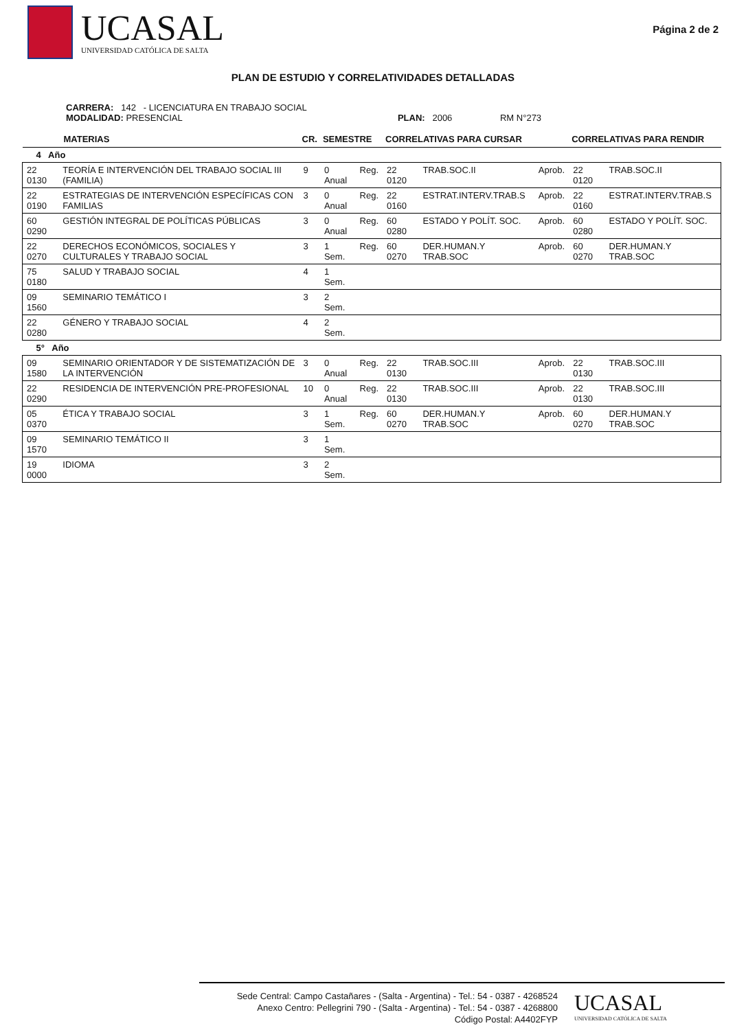UCASAL
UNIVERSIDAD CATÓLICA DE SALTA
Página 2 de 2
PLAN DE ESTUDIO Y CORRELATIVIDADES DETALLADAS
CARRERA: 142 - LICENCIATURA EN TRABAJO SOCIAL
MODALIDAD: PRESENCIAL PLAN: 2006 RM N°273
| MATERIAS | | CR. | SEMESTRE | | CORRELATIVAS PARA CURSAR | | | CORRELATIVAS PARA RENDIR | |
| --- | --- | --- | --- | --- | --- | --- | --- | --- | --- |
| 4 Año | | | | | | | | | |
| 22 0130 | TEORÍA E INTERVENCIÓN DEL TRABAJO SOCIAL III (FAMILIA) | 9 | 0 Anual | Reg. | 22 0120 | TRAB.SOC.II | Aprob. | 22 0120 | TRAB.SOC.II |
| 22 0190 | ESTRATEGIAS DE INTERVENCIÓN ESPECÍFICAS CON FAMILIAS | 3 | 0 Anual | Reg. | 22 0160 | ESTRAT.INTERV.TRAB.S | Aprob. | 22 0160 | ESTRAT.INTERV.TRAB.S |
| 60 0290 | GESTIÓN INTEGRAL DE POLÍTICAS PÚBLICAS | 3 | 0 Anual | Reg. | 60 0280 | ESTADO Y POLÍT. SOC. | Aprob. | 60 0280 | ESTADO Y POLÍT. SOC. |
| 22 0270 | DERECHOS ECONÓMICOS, SOCIALES Y CULTURALES Y TRABAJO SOCIAL | 3 | 1 Sem. | Reg. | 60 0270 | DER.HUMAN.Y TRAB.SOC | Aprob. | 60 0270 | DER.HUMAN.Y TRAB.SOC |
| 75 0180 | SALUD Y TRABAJO SOCIAL | 4 | 1 Sem. | | | | | | |
| 09 1560 | SEMINARIO TEMÁTICO I | 3 | 2 Sem. | | | | | | |
| 22 0280 | GÉNERO Y TRABAJO SOCIAL | 4 | 2 Sem. | | | | | | |
| 5° Año | | | | | | | | | |
| 09 1580 | SEMINARIO ORIENTADOR Y DE SISTEMATIZACIÓN DE LA INTERVENCIÓN | 3 | 0 Anual | Reg. | 22 0130 | TRAB.SOC.III | Aprob. | 22 0130 | TRAB.SOC.III |
| 22 0290 | RESIDENCIA DE INTERVENCIÓN PRE-PROFESIONAL | 10 | 0 Anual | Reg. | 22 0130 | TRAB.SOC.III | Aprob. | 22 0130 | TRAB.SOC.III |
| 05 0370 | ÉTICA Y TRABAJO SOCIAL | 3 | 1 Sem. | Reg. | 60 0270 | DER.HUMAN.Y TRAB.SOC | Aprob. | 60 0270 | DER.HUMAN.Y TRAB.SOC |
| 09 1570 | SEMINARIO TEMÁTICO II | 3 | 1 Sem. | | | | | | |
| 19 0000 | IDIOMA | 3 | 2 Sem. | | | | | | |
Sede Central: Campo Castañares - (Salta - Argentina) - Tel.: 54 - 0387 - 4268524
Anexo Centro: Pellegrini 790 - (Salta - Argentina) - Tel.: 54 - 0387 - 4268800
Código Postal: A4402FYP
UCASAL
UNIVERSIDAD CATÓLICA DE SALTA